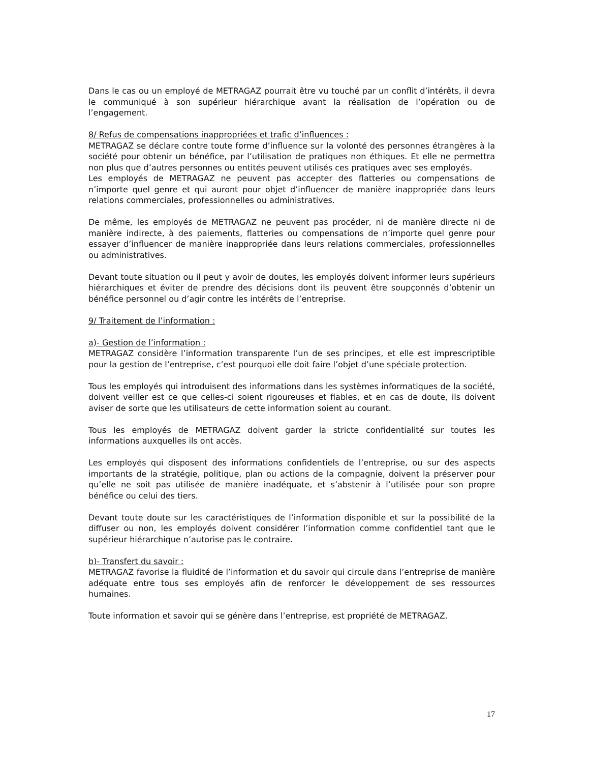Dans le cas ou un employé de METRAGAZ pourrait être vu touché par un conflit d’intérêts, il devra le communiqué à son supérieur hiérarchique avant la réalisation de l’opération ou de l’engagement.
8/ Refus de compensations inappropriées et trafic d’influences :
METRAGAZ se déclare contre toute forme d’influence sur la volonté des personnes étrangères à la société pour obtenir un bénéfice, par l’utilisation de pratiques non éthiques. Et elle ne permettra non plus que d’autres personnes ou entités peuvent utilisés ces pratiques avec ses employés.
Les employés de METRAGAZ ne peuvent pas accepter des flatteries ou compensations de n’importe quel genre et qui auront pour objet d’influencer de manière inappropriée dans leurs relations commerciales, professionnelles ou administratives.
De même, les employés de METRAGAZ ne peuvent pas procéder, ni de manière directe ni de manière indirecte, à des paiements, flatteries ou compensations de n’importe quel genre pour essayer d’influencer de manière inappropriée dans leurs relations commerciales, professionnelles ou administratives.
Devant toute situation ou il peut y avoir de doutes, les employés doivent informer leurs supérieurs hiérarchiques et éviter de prendre des décisions dont ils peuvent être soupçonnés d’obtenir un bénéfice personnel ou d’agir contre les intérêts de l’entreprise.
9/ Traitement de l’information :
a)- Gestion de l’information :
METRAGAZ considère l’information transparente l’un de ses principes, et elle est imprescriptible pour la gestion de l’entreprise, c’est pourquoi elle doit faire l’objet d’une spéciale protection.
Tous les employés qui introduisent des informations dans les systèmes informatiques de la société, doivent veiller est ce que celles-ci soient rigoureuses et fiables, et en cas de doute, ils doivent aviser de sorte que les utilisateurs de cette information soient au courant.
Tous les employés de METRAGAZ doivent garder la stricte confidentialité sur toutes les informations auxquelles ils ont accès.
Les employés qui disposent des informations confidentiels de l’entreprise, ou sur des aspects importants de la stratégie, politique, plan ou actions de la compagnie, doivent la préserver pour qu’elle ne soit pas utilisée de manière inadéquate, et s’abstenir à l’utilisée pour son propre bénéfice ou celui des tiers.
Devant toute doute sur les caractéristiques de l’information disponible et sur la possibilité de la diffuser ou non, les employés doivent considérer l’information comme confidentiel tant que le supérieur hiérarchique n’autorise pas le contraire.
b)- Transfert du savoir :
METRAGAZ favorise la fluidité de l’information et du savoir qui circule dans l’entreprise de manière adéquate entre tous ses employés afin de renforcer le développement de ses ressources humaines.
Toute information et savoir qui se génère dans l’entreprise, est propriété de METRAGAZ.
17